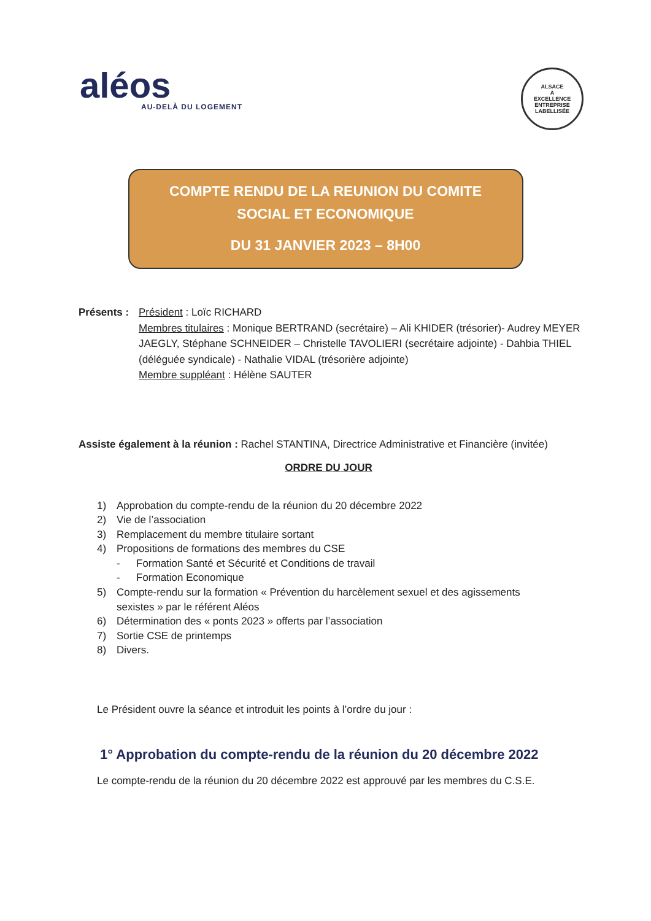aléos
AU-DELÀ DU LOGEMENT
ALSACE
A
EXCELLENCE
ENTREPRISE LABELLISÉE
COMPTE RENDU DE LA REUNION DU COMITE
SOCIAL ET ECONOMIQUE
DU 31 JANVIER 2023 – 8H00
Présents :
Président : Loïc RICHARD
Membres titulaires : Monique BERTRAND (secrétaire) – Ali KHIDER (trésorier)- Audrey MEYER JAEGLY, Stéphane SCHNEIDER – Christelle TAVOLIERI (secrétaire adjointe) - Dahbia THIEL (déléguée syndicale) - Nathalie VIDAL (trésorière adjointe)
Membre suppléant : Hélène SAUTER
Assiste également à la réunion : Rachel STANTINA, Directrice Administrative et Financière (invitée)
ORDRE DU JOUR
1) Approbation du compte-rendu de la réunion du 20 décembre 2022
2) Vie de l’association
3) Remplacement du membre titulaire sortant
4) Propositions de formations des membres du CSE
- Formation Santé et Sécurité et Conditions de travail
- Formation Economique
5) Compte-rendu sur la formation « Prévention du harcèlement sexuel et des agissements
sexistes » par le référent Aléos
6) Détermination des « ponts 2023 » offerts par l’association
7) Sortie CSE de printemps
8) Divers.
Le Président ouvre la séance et introduit les points à l’ordre du jour :
1° Approbation du compte-rendu de la réunion du 20 décembre 2022
Le compte-rendu de la réunion du 20 décembre 2022 est approuvé par les membres du C.S.E.